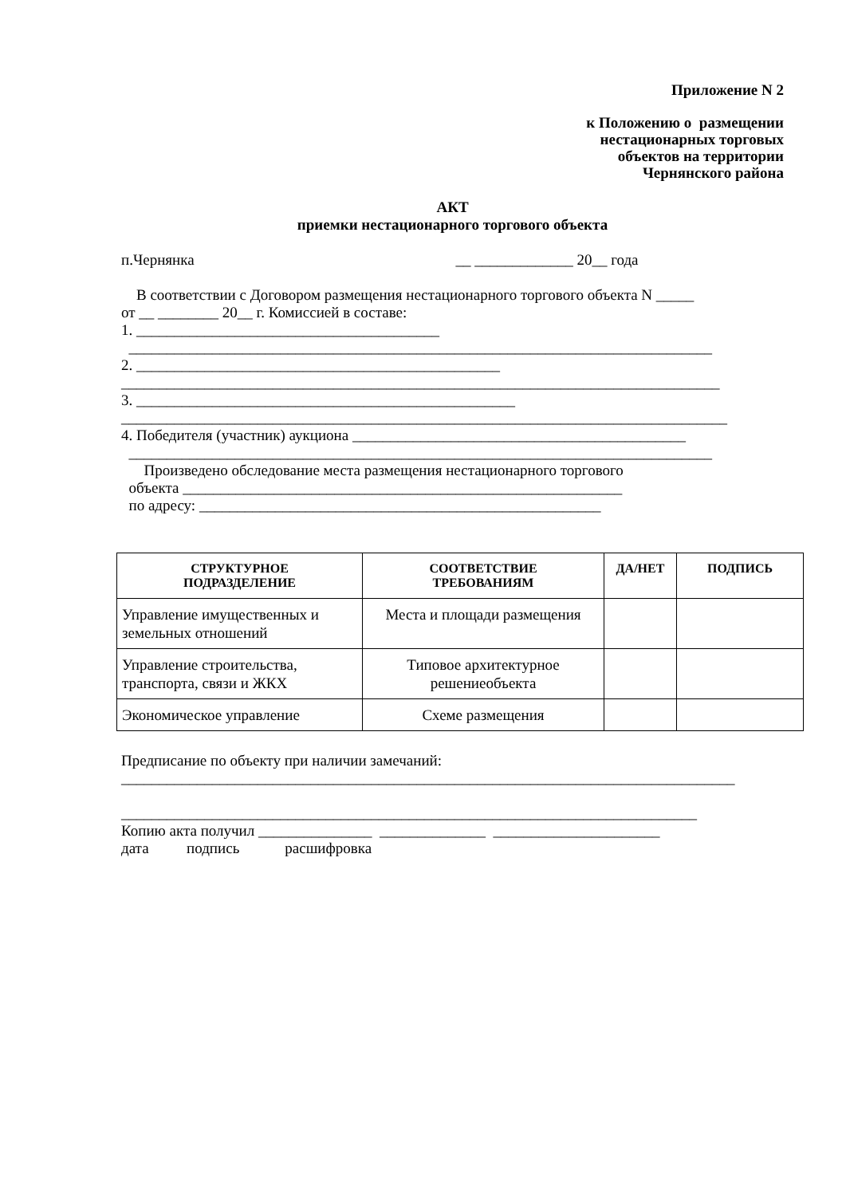Приложение N 2
к Положению о размещении нестационарных торговых объектов на территории Чернянского района
АКТ
приемки нестационарного торгового объекта
п.Чернянка __ _____________ 20__ года
В соответствии с Договором размещения нестационарного торгового объекта N _____ от __ ________ 20__ г. Комиссией в составе: 1. ________________________________________ _____________________________________________________________________________ 2. ________________________________________________ _______________________________________________________________________________ 3. __________________________________________________ ________________________________________________________________________________ 4. Победителя (участник) аукциона ____________________________________________ _____________________________________________________________________________ Произведено обследование места размещения нестационарного торгового объекта __________________________________________________________ по адресу: _____________________________________________________
| СТРУКТУРНОЕ ПОДРАЗДЕЛЕНИЕ | СООТВЕТСТВИЕ ТРЕБОВАНИЯМ | ДА/НЕТ | ПОДПИСЬ |
| --- | --- | --- | --- |
| Управление имущественных и земельных отношений | Места и площади размещения | | |
| Управление строительства, транспорта, связи и ЖКХ | Типовое архитектурное решениеобъекта | | |
| Экономическое управление | Схеме размещения | | |
Предписание по объекту при наличии замечаний: _________________________________________________________________________________ ____________________________________________________________________________ Копию акта получил _______________ ______________ ______________________ дата подпись расшифровка